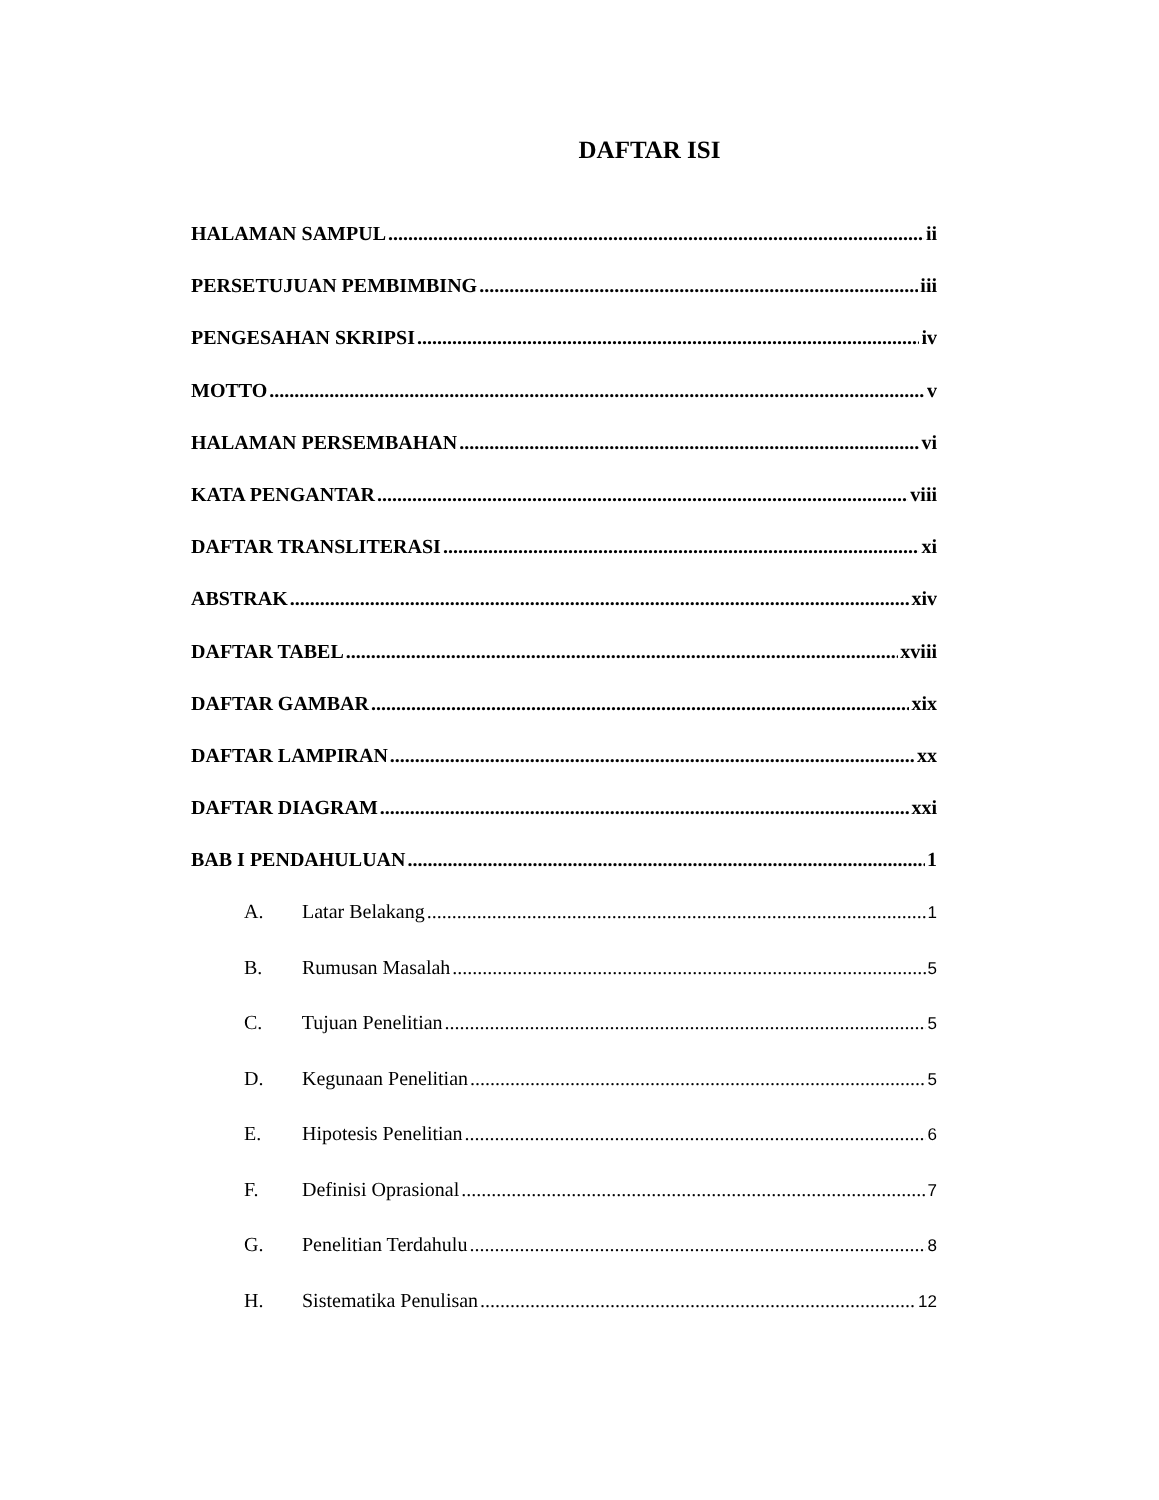DAFTAR ISI
HALAMAN SAMPUL ii
PERSETUJUAN PEMBIMBING iii
PENGESAHAN SKRIPSI iv
MOTTO v
HALAMAN PERSEMBAHAN vi
KATA PENGANTAR viii
DAFTAR TRANSLITERASI xi
ABSTRAK xiv
DAFTAR TABEL xviii
DAFTAR GAMBAR xix
DAFTAR LAMPIRAN xx
DAFTAR DIAGRAM xxi
BAB I PENDAHULUAN 1
A. Latar Belakang 1
B. Rumusan Masalah 5
C. Tujuan Penelitian 5
D. Kegunaan Penelitian 5
E. Hipotesis Penelitian 6
F. Definisi Oprasional 7
G. Penelitian Terdahulu 8
H. Sistematika Penulisan 12